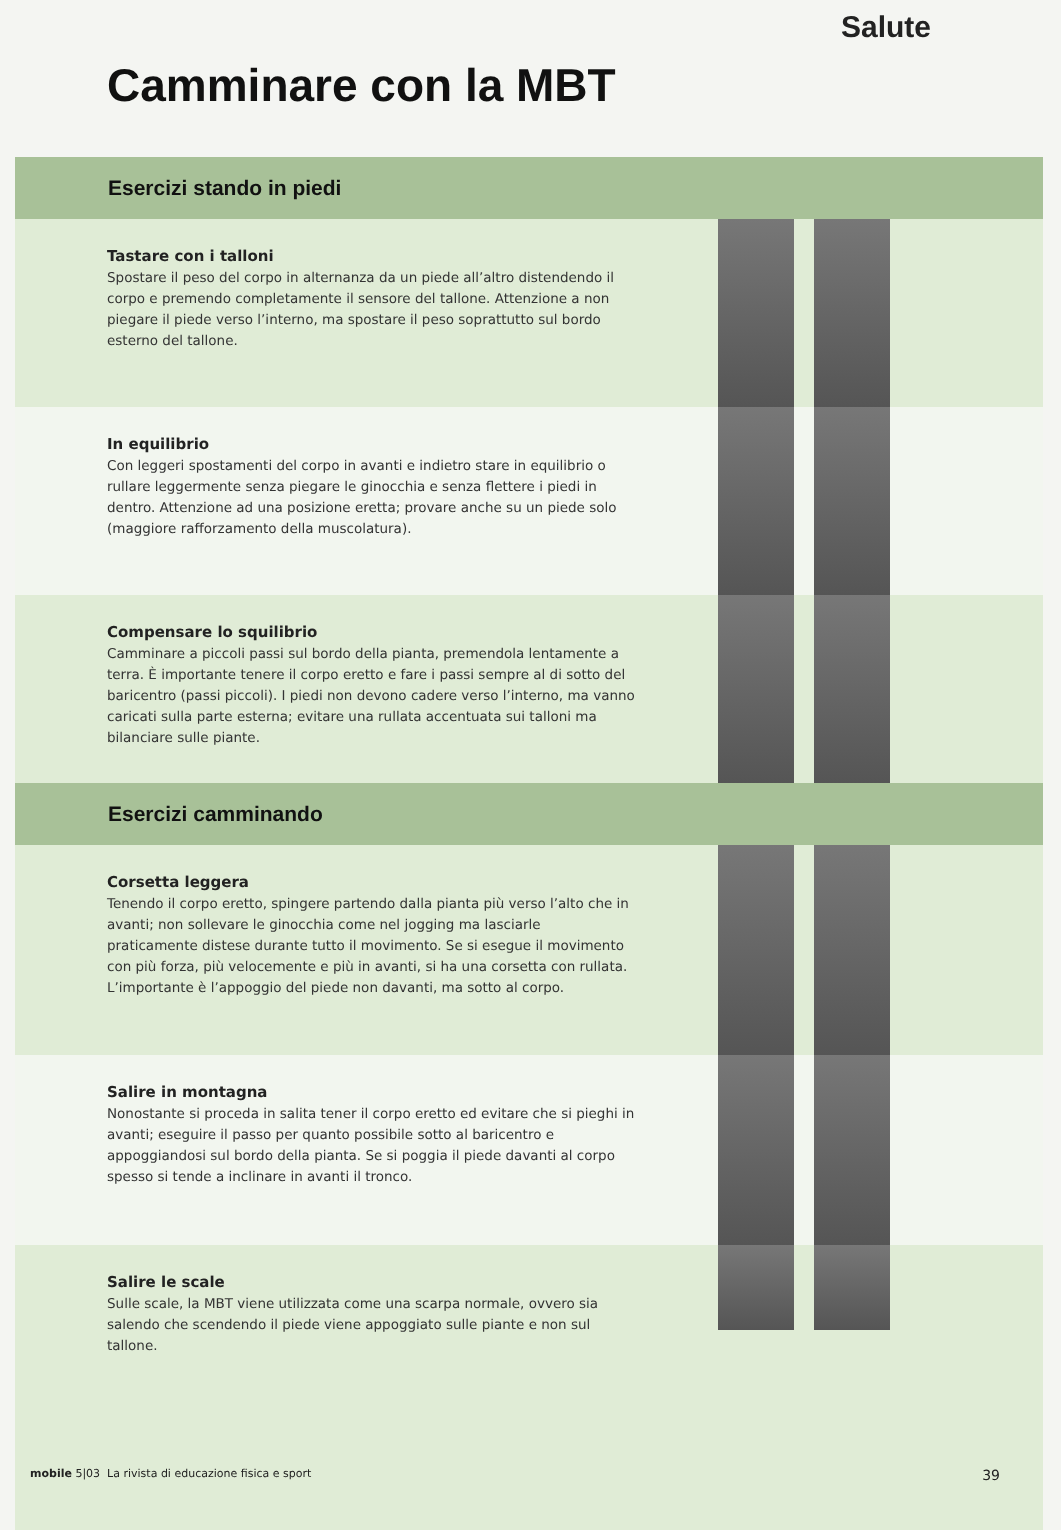Salute
Camminare con la MBT
Esercizi stando in piedi
Tastare con i talloni
Spostare il peso del corpo in alternanza da un piede all’altro distendendo il corpo e premendo completamente il sensore del tallone. Attenzione a non piegare il piede verso l’interno, ma spostare il peso soprattutto sul bordo esterno del tallone.
In equilibrio
Con leggeri spostamenti del corpo in avanti e indietro stare in equilibrio o rullare leggermente senza piegare le ginocchia e senza flettere i piedi in dentro. Attenzione ad una posizione eretta; provare anche su un piede solo (maggiore rafforzamento della muscolatura).
Compensare lo squilibrio
Camminare a piccoli passi sul bordo della pianta, premendola lentamente a terra. È importante tenere il corpo eretto e fare i passi sempre al di sotto del baricentro (passi piccoli). I piedi non devono cadere verso l’interno, ma vanno caricati sulla parte esterna; evitare una rullata accentuata sui talloni ma bilanciare sulle piante.
Esercizi camminando
Corsetta leggera
Tenendo il corpo eretto, spingere partendo dalla pianta più verso l’alto che in avanti; non sollevare le ginocchia come nel jogging ma lasciarle praticamente distese durante tutto il movimento. Se si esegue il movimento con più forza, più velocemente e più in avanti, si ha una corsetta con rullata. L’importante è l’appoggio del piede non davanti, ma sotto al corpo.
Salire in montagna
Nonostante si proceda in salita tener il corpo eretto ed evitare che si pieghi in avanti; eseguire il passo per quanto possibile sotto al baricentro e appoggiandosi sul bordo della pianta. Se si poggia il piede davanti al corpo spesso si tende a inclinare in avanti il tronco.
Salire le scale
Sulle scale, la MBT viene utilizzata come una scarpa normale, ovvero sia salendo che scendendo il piede viene appoggiato sulle piante e non sul tallone.
mobile 5|03 La rivista di educazione fisica e sport 39